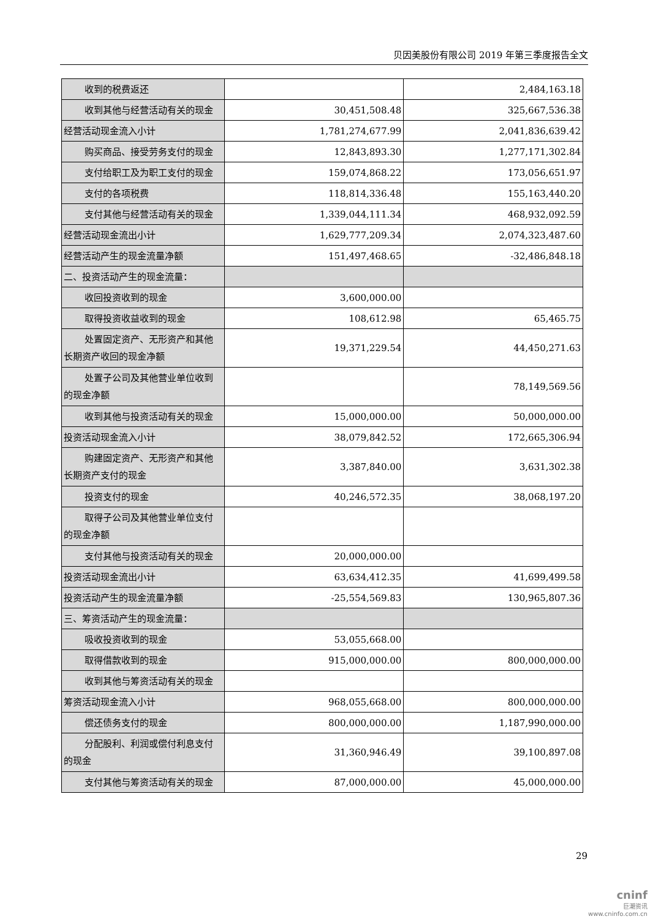贝因美股份有限公司 2019 年第三季度报告全文
| 收到的税费返还 | | 2,484,163.18 |
| 收到其他与经营活动有关的现金 | 30,451,508.48 | 325,667,536.38 |
| 经营活动现金流入小计 | 1,781,274,677.99 | 2,041,836,639.42 |
| 购买商品、接受劳务支付的现金 | 12,843,893.30 | 1,277,171,302.84 |
| 支付给职工及为职工支付的现金 | 159,074,868.22 | 173,056,651.97 |
| 支付的各项税费 | 118,814,336.48 | 155,163,440.20 |
| 支付其他与经营活动有关的现金 | 1,339,044,111.34 | 468,932,092.59 |
| 经营活动现金流出小计 | 1,629,777,209.34 | 2,074,323,487.60 |
| 经营活动产生的现金流量净额 | 151,497,468.65 | -32,486,848.18 |
| 二、投资活动产生的现金流量： | | |
| 收回投资收到的现金 | 3,600,000.00 | |
| 取得投资收益收到的现金 | 108,612.98 | 65,465.75 |
| 处置固定资产、无形资产和其他 长期资产收回的现金净额 | 19,371,229.54 | 44,450,271.63 |
| 处置子公司及其他营业单位收到 的现金净额 | | 78,149,569.56 |
| 收到其他与投资活动有关的现金 | 15,000,000.00 | 50,000,000.00 |
| 投资活动现金流入小计 | 38,079,842.52 | 172,665,306.94 |
| 购建固定资产、无形资产和其他 长期资产支付的现金 | 3,387,840.00 | 3,631,302.38 |
| 投资支付的现金 | 40,246,572.35 | 38,068,197.20 |
| 取得子公司及其他营业单位支付 的现金净额 | | |
| 支付其他与投资活动有关的现金 | 20,000,000.00 | |
| 投资活动现金流出小计 | 63,634,412.35 | 41,699,499.58 |
| 投资活动产生的现金流量净额 | -25,554,569.83 | 130,965,807.36 |
| 三、筹资活动产生的现金流量： | | |
| 吸收投资收到的现金 | 53,055,668.00 | |
| 取得借款收到的现金 | 915,000,000.00 | 800,000,000.00 |
| 收到其他与筹资活动有关的现金 | | |
| 筹资活动现金流入小计 | 968,055,668.00 | 800,000,000.00 |
| 偿还债务支付的现金 | 800,000,000.00 | 1,187,990,000.00 |
| 分配股利、利润或偿付利息支付 的现金 | 31,360,946.49 | 39,100,897.08 |
| 支付其他与筹资活动有关的现金 | 87,000,000.00 | 45,000,000.00 |
29
cninf
巨潮资讯
www.cninfo.com.cn